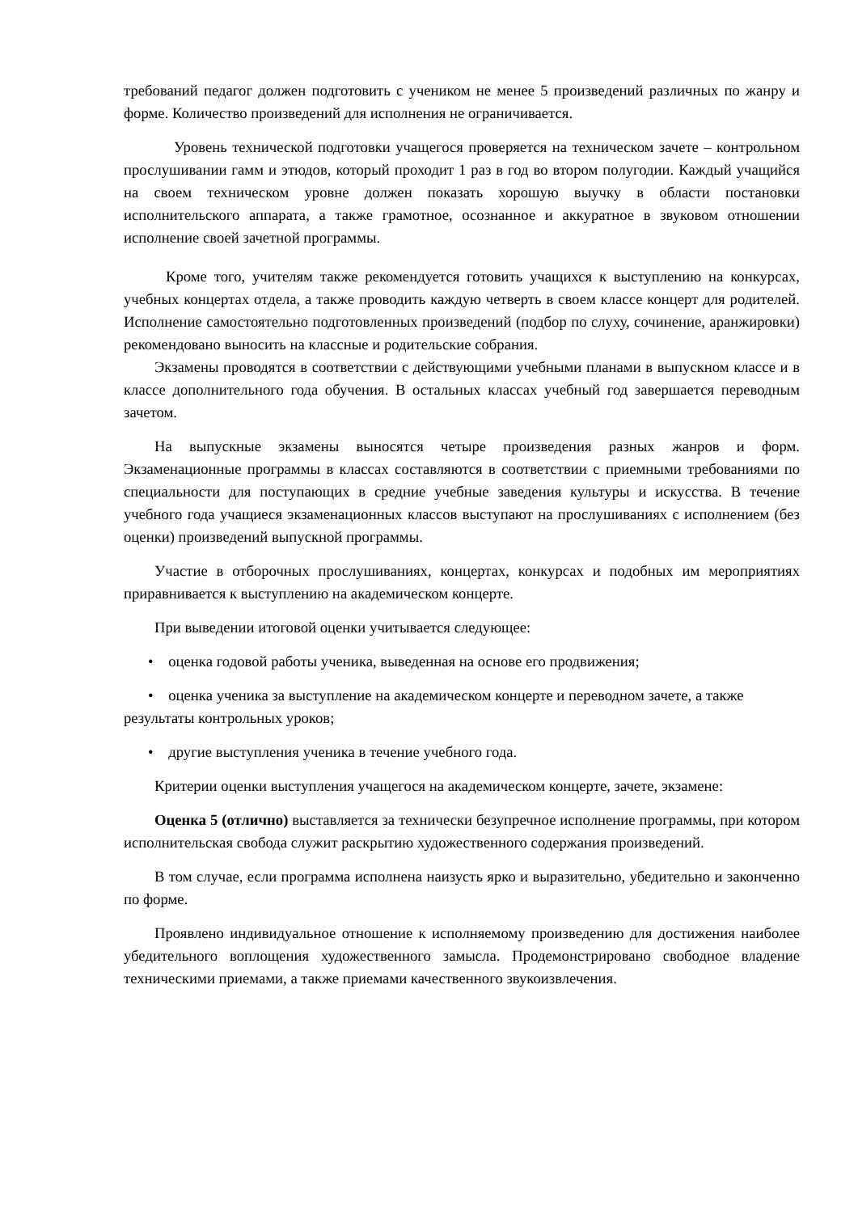требований педагог должен подготовить с учеником не менее 5 произведений различных по жанру и форме. Количество произведений для исполнения не ограничивается.
Уровень технической подготовки учащегося проверяется на техническом зачете – контрольном прослушивании гамм и этюдов, который проходит 1 раз в год во втором полугодии. Каждый учащийся на своем техническом уровне должен показать хорошую выучку в области постановки исполнительского аппарата, а также грамотное, осознанное и аккуратное в звуковом отношении исполнение своей зачетной программы.
Кроме того, учителям также рекомендуется готовить учащихся к выступлению на конкурсах, учебных концертах отдела, а также проводить каждую четверть в своем классе концерт для родителей. Исполнение самостоятельно подготовленных произведений (подбор по слуху, сочинение, аранжировки) рекомендовано выносить на классные и родительские собрания.
Экзамены проводятся в соответствии с действующими учебными планами в выпускном классе и в классе дополнительного года обучения. В остальных классах учебный год завершается переводным зачетом.
На выпускные экзамены выносятся четыре произведения разных жанров и форм. Экзаменационные программы в классах составляются в соответствии с приемными требованиями по специальности для поступающих в средние учебные заведения культуры и искусства. В течение учебного года учащиеся экзаменационных классов выступают на прослушиваниях с исполнением (без оценки) произведений выпускной программы.
Участие в отборочных прослушиваниях, концертах, конкурсах и подобных им мероприятиях приравнивается к выступлению на академическом концерте.
При выведении итоговой оценки учитывается следующее:
• оценка годовой работы ученика, выведенная на основе его продвижения;
• оценка ученика за выступление на академическом концерте и переводном зачете, а также результаты контрольных уроков;
• другие выступления ученика в течение учебного года.
Критерии оценки выступления учащегося на академическом концерте, зачете, экзамене:
Оценка 5 (отлично) выставляется за технически безупречное исполнение программы, при котором исполнительская свобода служит раскрытию художественного содержания произведений.
В том случае, если программа исполнена наизусть ярко и выразительно, убедительно и законченно по форме.
Проявлено индивидуальное отношение к исполняемому произведению для достижения наиболее убедительного воплощения художественного замысла. Продемонстрировано свободное владение техническими приемами, а также приемами качественного звукоизвлечения.